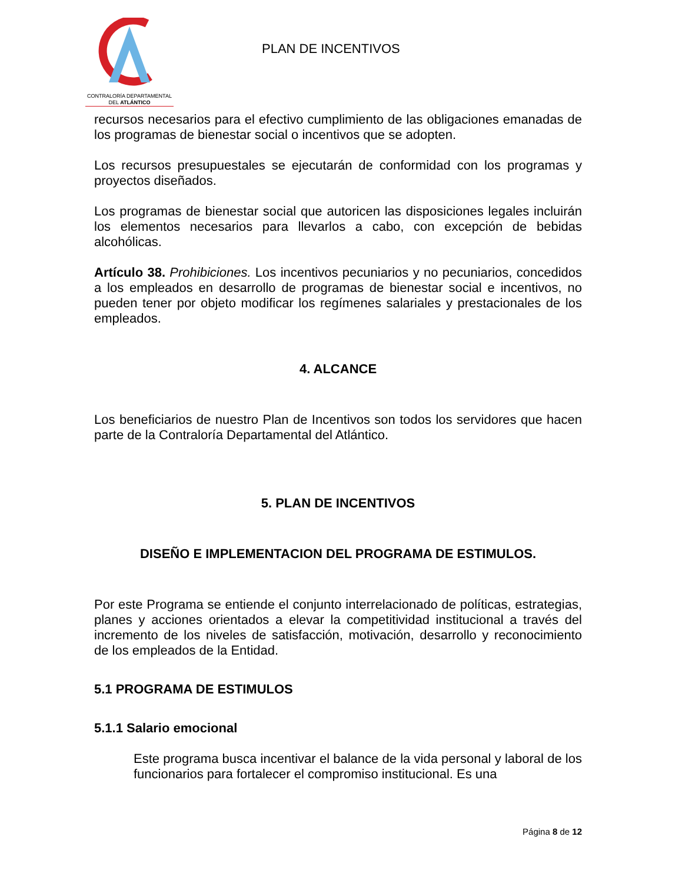CONTRALORÍA DEPARTAMENTAL
DEL ATLÁNTICO
PLAN DE INCENTIVOS
recursos necesarios para el efectivo cumplimiento de las obligaciones emanadas de los programas de bienestar social o incentivos que se adopten.
Los recursos presupuestales se ejecutarán de conformidad con los programas y proyectos diseñados.
Los programas de bienestar social que autoricen las disposiciones legales incluirán los elementos necesarios para llevarlos a cabo, con excepción de bebidas alcohólicas.
Artículo 38. Prohibiciones. Los incentivos pecuniarios y no pecuniarios, concedidos a los empleados en desarrollo de programas de bienestar social e incentivos, no pueden tener por objeto modificar los regímenes salariales y prestacionales de los empleados.
4. ALCANCE
Los beneficiarios de nuestro Plan de Incentivos son todos los servidores que hacen parte de la Contraloría Departamental del Atlántico.
5. PLAN DE INCENTIVOS
DISEÑO E IMPLEMENTACION DEL PROGRAMA DE ESTIMULOS.
Por este Programa se entiende el conjunto interrelacionado de políticas, estrategias, planes y acciones orientados a elevar la competitividad institucional a través del incremento de los niveles de satisfacción, motivación, desarrollo y reconocimiento de los empleados de la Entidad.
5.1 PROGRAMA DE ESTIMULOS
5.1.1 Salario emocional
Este programa busca incentivar el balance de la vida personal y laboral de los funcionarios para fortalecer el compromiso institucional. Es una
Página 8 de 12